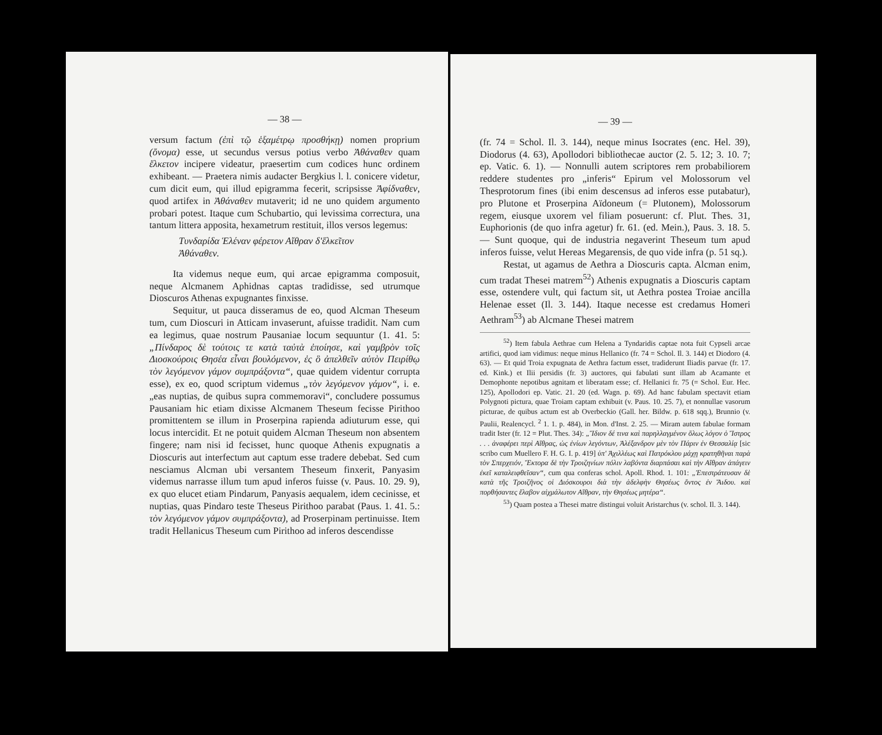— 38 —
versum factum (ἐπὶ τῷ ἑξαμέτρῳ προσθήκῃ) nomen proprium (ὄνομα) esse, ut secundus versus potius verbo Ἀθάναθεν quam ἕλκετον incipere videatur, praesertim cum codices hunc ordinem exhibeant. — Praetera nimis audacter Bergkius l. l. conicere videtur, cum dicit eum, qui illud epigramma fecerit, scripsisse Ἀφίδναθεν, quod artifex in Ἀθάναθεν mutaverit; id ne uno quidem argumento probari potest. Itaque cum Schubartio, qui levissima correctura, una tantum littera apposita, hexametrum restituit, illos versos legemus:
Τυνδαρίδα Ἑλέναν φέρετον Αἴθραν δ'ἕλκεῖτον
Ἀθάναθεν.
Ita videmus neque eum, qui arcae epigramma composuit, neque Alcmanem Aphidnas captas tradidisse, sed utrumque Dioscuros Athenas expugnantes finxisse.
Sequitur, ut pauca disseramus de eo, quod Alcman Theseum tum, cum Dioscuri in Atticam invaserunt, afuisse tradidit. Nam cum ea legimus, quae nostrum Pausaniae locum sequuntur (1. 41. 5: „Πίνδαρος δὲ τούτοις τε κατὰ ταὐτὰ ἐποίησε, καὶ γαμβρὸν τοῖς Διοσκούροις Θησέα εἶναι βουλόμενον, ἐς ὃ ἀπελθεῖν αὐτὸν Πειρίθῳ τὸν λεγόμενον γάμον συμπράξοντα“, quae quidem videntur corrupta esse), ex eo, quod scriptum videmus „τὸν λεγόμενον γάμον“, i. e. „eas nuptias, de quibus supra commemoravi“, concludere possumus Pausaniam hic etiam dixisse Alcmanem Theseum fecisse Pirithoo promittentem se illum in Proserpina rapienda adiuturum esse, qui locus intercidit. Et ne potuit quidem Alcman Theseum non absentem fingere; nam nisi id fecisset, hunc quoque Athenis expugnatis a Dioscuris aut interfectum aut captum esse tradere debebat. Sed cum nesciamus Alcman ubi versantem Theseum finxerit, Panyasim videmus narrasse illum tum apud inferos fuisse (v. Paus. 10. 29. 9), ex quo elucet etiam Pindarum, Panyasis aequalem, idem cecinisse, et nuptias, quas Pindaro teste Theseus Pirithoo parabat (Paus. 1. 41. 5.: τὸν λεγόμενον γάμον συμπράξοντα), ad Proserpinam pertinuisse. Item tradit Hellanicus Theseum cum Pirithoo ad inferos descendisse
— 39 —
(fr. 74 = Schol. Il. 3. 144), neque minus Isocrates (enc. Hel. 39), Diodorus (4. 63), Apollodori bibliothecae auctor (2. 5. 12; 3. 10. 7; ep. Vatic. 6. 1). — Nonnulli autem scriptores rem probabiliorem reddere studentes pro „inferis“ Epirum vel Molossorum vel Thesprotorum fines (ibi enim descensus ad inferos esse putabatur), pro Plutone et Proserpina Aïdoneum (= Plutonem), Molossorum regem, eiusque uxorem vel filiam posuerunt: cf. Plut. Thes. 31, Euphorionis (de quo infra agetur) fr. 61. (ed. Mein.), Paus. 3. 18. 5. — Sunt quoque, qui de industria negaverint Theseum tum apud inferos fuisse, velut Hereas Megarensis, de quo vide infra (p. 51 sq.).
Restat, ut agamus de Aethra a Dioscuris capta. Alcman enim, cum tradat Thesei matrem<sup>52</sup>) Athenis expugnatis a Dioscuris captam esse, ostendere vult, qui factum sit, ut Aethra postea Troiae ancilla Helenae esset (Il. 3. 144). Itaque necesse est credamus Homeri Aethram<sup>53</sup>) ab Alcmane Thesei matrem
<sup>52</sup>) Item fabula Aethrae cum Helena a Tyndaridis captae nota fuit Cypseli arcae artifici, quod iam vidimus: neque minus Hellanico (fr. 74 = Schol. Il. 3. 144) et Diodoro (4. 63). — Et quid Troia expugnata de Aethra factum esset, tradiderunt Iliadis parvae (fr. 17. ed. Kink.) et Ilii persidis (fr. 3) auctores, qui fabulati sunt illam ab Acamante et Demophonte nepotibus agnitam et liberatam esse; cf. Hellanici fr. 75 (= Schol. Eur. Hec. 125), Apollodori ep. Vatic. 21. 20 (ed. Wagn. p. 69). Ad hanc fabulam spectavit etiam Polygnoti pictura, quae Troiam captam exhibuit (v. Paus. 10. 25. 7), et nonnullae vasorum picturae, de quibus actum est ab Overbeckio (Gall. her. Bildw. p. 618 sqq.), Brunnio (v. Paulii, Realencycl. <sup>2</sup> 1. 1. p. 484), in Mon. d'Inst. 2. 25. — Miram autem fabulae formam tradit Ister (fr. 12 = Plut. Thes. 34): „Ἴδιον δέ τινα καὶ παρηλλαγμένον ὅλως λόγον ὁ Ἴστρος . . . ἀναφέρει περὶ Αἴθρας, ὡς ἐνίων λεγόντων, Ἀλέξανδρον μὲν τὸν Πάριν ἐν Θεσσαλίᾳ [sic scribo cum Muellero F. H. G. I. p. 419] ὑπ' Ἀχιλλέως καὶ Πατρόκλου μάχῃ κρατηθῆναι παρὰ τὸν Σπερχειόν, Ἕκτορα δὲ τὴν Τροιζηνίων πόλιν λαβόντα διαρπάσαι καὶ τὴν Αἴθραν ἀπάγειν ἐκεῖ καταλειφθεῖσαν“, cum qua conferas schol. Apoll. Rhod. 1. 101: „Ἐπεστράτευσαν δὲ κατὰ τῆς Τροιζῆνος οἱ Διόσκουροι διὰ τὴν ἀδελφὴν Θησέως ὄντος ἐν Ἅιδου. καὶ πορθήσαντες ἔλαβον αἰχμάλωτον Αἴθραν, τὴν Θησέως μητέρα“.
<sup>53</sup>) Quam postea a Thesei matre distingui voluit Aristarchus (v. schol. Il. 3. 144).